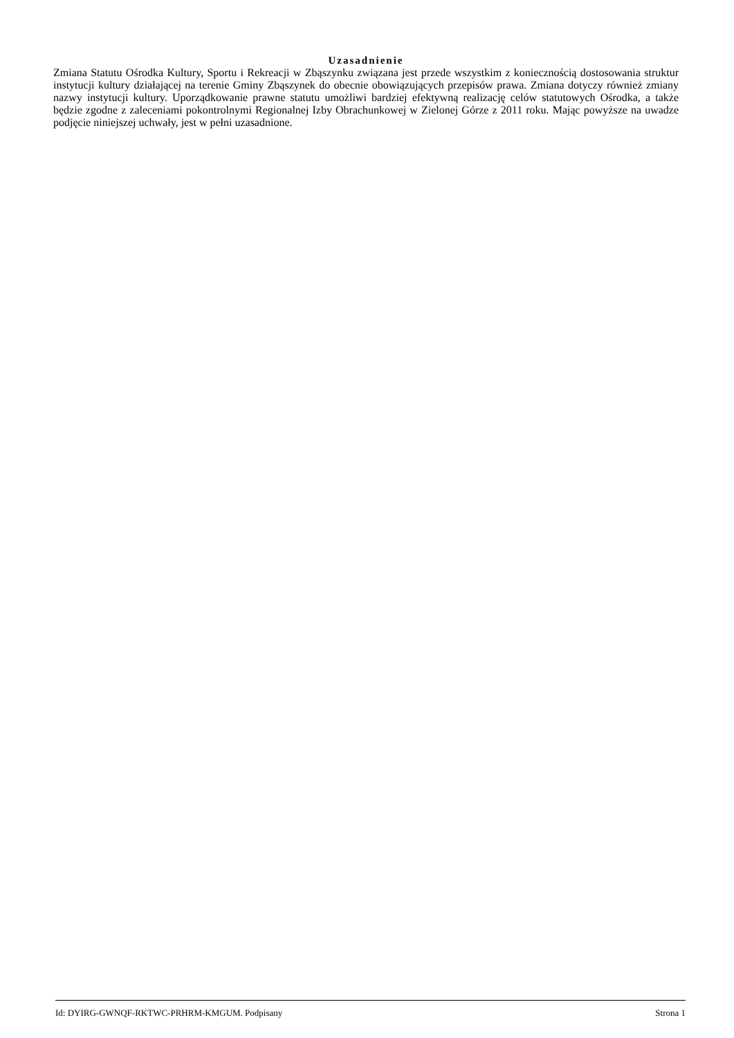Uzasadnienie
Zmiana Statutu Ośrodka Kultury, Sportu i Rekreacji w Zbąszynku związana jest przede wszystkim z koniecznością dostosowania struktur instytucji kultury działającej na terenie Gminy Zbąszynek do obecnie obowiązujących przepisów prawa. Zmiana dotyczy również zmiany nazwy instytucji kultury. Uporządkowanie prawne statutu umożliwi bardziej efektywną realizację celów statutowych Ośrodka, a także będzie zgodne z zaleceniami pokontrolnymi Regionalnej Izby Obrachunkowej w Zielonej Górze z 2011 roku. Mając powyższe na uwadze podjęcie niniejszej uchwały, jest w pełni uzasadnione.
Id: DYIRG-GWNQF-RKTWC-PRHRM-KMGUM. Podpisany Strona 1